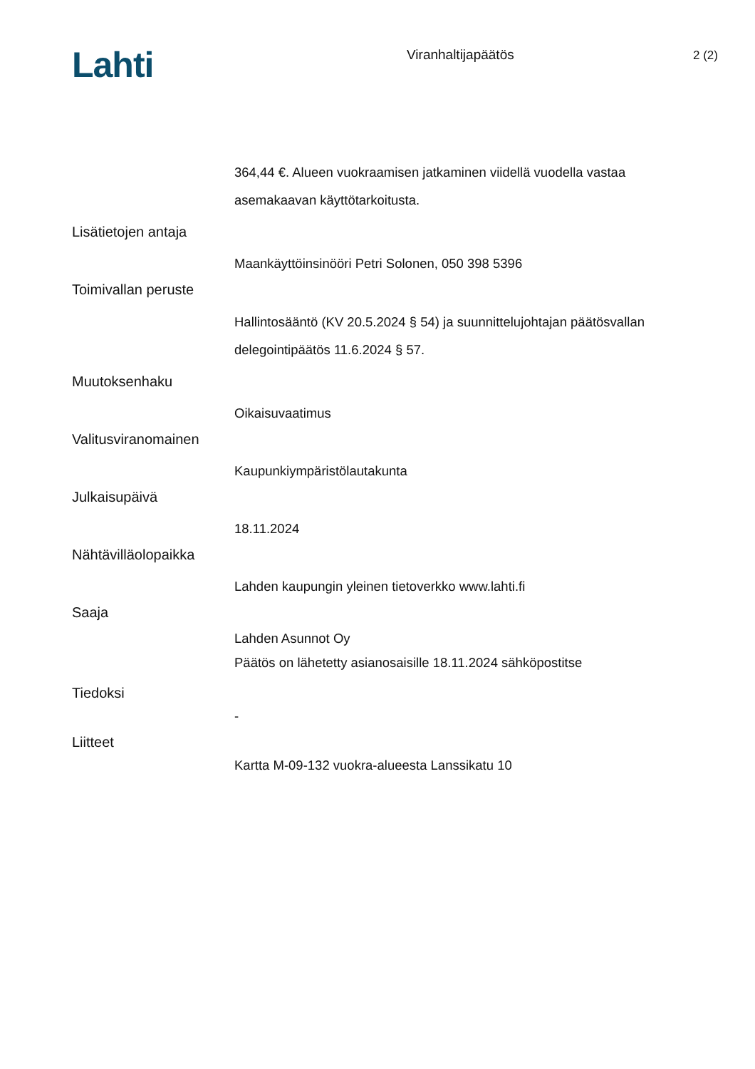Lahti
Viranhaltijapäätös 2 (2)
364,44 €. Alueen vuokraamisen jatkaminen viidellä vuodella vastaa
asemakaavan käyttötarkoitusta.
Lisätietojen antaja
Maankäyttöinsinööri Petri Solonen, 050 398 5396
Toimivallan peruste
Hallintosääntö (KV 20.5.2024 § 54) ja suunnittelujohtajan päätösvallan
delegointipäätös 11.6.2024 § 57.
Muutoksenhaku
Oikaisuvaatimus
Valitusviranomainen
Kaupunkiympäristölautakunta
Julkaisupäivä
18.11.2024
Nähtävilläolopaikka
Lahden kaupungin yleinen tietoverkko www.lahti.fi
Saaja
Lahden Asunnot Oy
Päätös on lähetetty asianosaisille 18.11.2024 sähköpostitse
Tiedoksi
-
Liitteet
Kartta M-09-132 vuokra-alueesta Lanssikatu 10